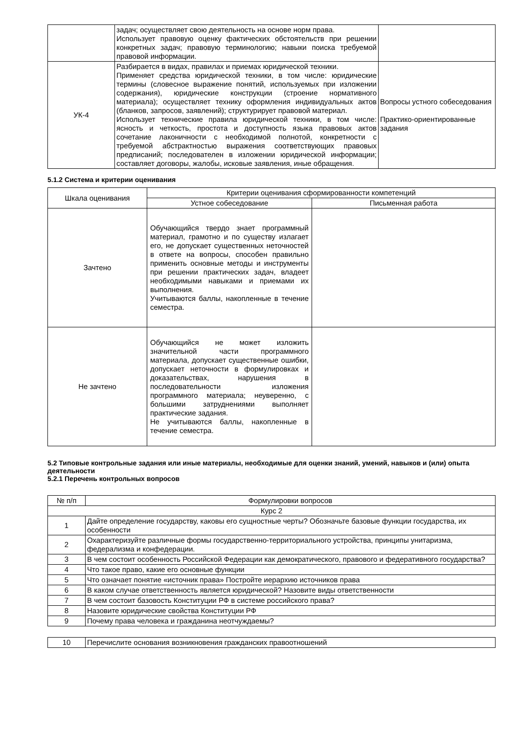| | задач; осуществляет свою деятельность на основе норм права. Использует правовую оценку фактических обстоятельств при решении конкретных задач; правовую терминологию; навыки поиска требуемой правовой информации. | |
| УК-4 | Разбирается в видах, правилах и приемах юридической техники. Применяет средства юридической техники, в том числе: юридические термины (словесное выражение понятий, используемых при изложении содержания), юридические конструкции (строение нормативного материала); осуществляет технику оформления индивидуальных актов (бланков, запросов, заявлений); структурирует правовой материал. Использует технические правила юридической техники, в том числе: ясность и четкость, простота и доступность языка правовых актов сочетание лаконичности с необходимой полнотой, конкретности с требуемой абстрактностью выражения соответствующих правовых предписаний; последователен в изложении юридической информации; составляет договоры, жалобы, исковые заявления, иные обращения. | Вопросы устного собеседования Практико-ориентированные задания |
5.1.2 Система и критерии оценивания
| Шкала оценивания | Критерии оценивания сформированности компетенций | |
| --- | --- | --- |
| | Устное собеседование | Письменная работа |
| Зачтено | Обучающийся твердо знает программный материал, грамотно и по существу излагает его, не допускает существенных неточностей в ответе на вопросы, способен правильно применить основные методы и инструменты при решении практических задач, владеет необходимыми навыками и приемами их выполнения. Учитываются баллы, накопленные в течение семестра. | |
| Не зачтено | Обучающийся не может изложить значительной части программного материала, допускает существенные ошибки, допускает неточности в формулировках и доказательствах, нарушения в последовательности изложения программного материала; неуверенно, с большими затруднениями выполняет практические задания. Не учитываются баллы, накопленные в течение семестра. | |
5.2 Типовые контрольные задания или иные материалы, необходимые для оценки знаний, умений, навыков и (или) опыта деятельности
5.2.1 Перечень контрольных вопросов
| № п/п | Формулировки вопросов |
| --- | --- |
| Курс 2 | |
| 1 | Дайте определение государству, каковы его сущностные черты? Обозначьте базовые функции государства, их особенности |
| 2 | Охарактеризуйте различные формы государственно-территориального устройства, принципы унитаризма, федерализма и конфедерации. |
| 3 | В чем состоит особенность Российской Федерации как демократического, правового и федеративного государства? |
| 4 | Что такое право, какие его основные функции |
| 5 | Что означает понятие «источник права» Постройте иерархию источников права |
| 6 | В каком случае ответственность является юридической? Назовите виды ответственности |
| 7 | В чем состоит базовость Конституции РФ в системе российского права? |
| 8 | Назовите юридические свойства Конституции РФ |
| 9 | Почему права человека и гражданина неотчуждаемы? |
| 10 | Перечислите основания возникновения гражданских правоотношений |